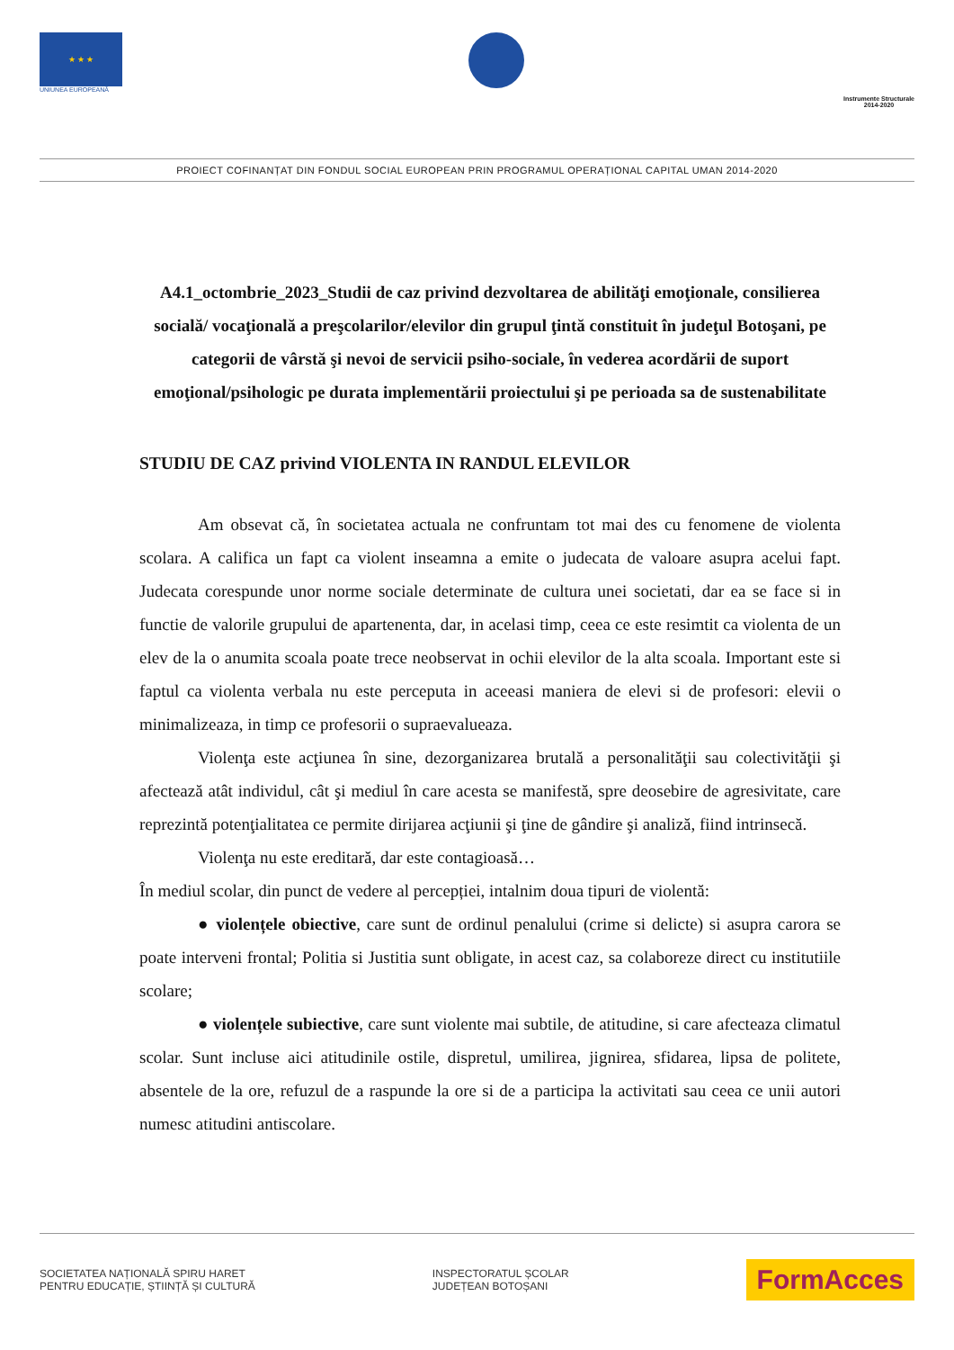★ ★ ★
UNIUNEA EUROPEANĂ
Instrumente Structurale
2014-2020
PROIECT COFINANȚAT DIN FONDUL SOCIAL EUROPEAN PRIN PROGRAMUL OPERAȚIONAL CAPITAL UMAN 2014-2020
A4.1_octombrie_2023_Studii de caz privind dezvoltarea de abilităţi emoţionale, consilierea socială/ vocaţională a preşcolarilor/elevilor din grupul ţintă constituit în judeţul Botoşani, pe categorii de vârstă şi nevoi de servicii psiho-sociale, în vederea acordării de suport emoţional/psihologic pe durata implementării proiectului şi pe perioada sa de sustenabilitate
STUDIU DE CAZ privind VIOLENTA IN RANDUL ELEVILOR
Am obsevat că, în societatea actuala ne confruntam tot mai des cu fenomene de violenta scolara. A califica un fapt ca violent inseamna a emite o judecata de valoare asupra acelui fapt. Judecata corespunde unor norme sociale determinate de cultura unei societati, dar ea se face si in functie de valorile grupului de apartenenta, dar, in acelasi timp, ceea ce este resimtit ca violenta de un elev de la o anumita scoala poate trece neobservat in ochii elevilor de la alta scoala. Important este si faptul ca violenta verbala nu este perceputa in aceeasi maniera de elevi si de profesori: elevii o minimalizeaza, in timp ce profesorii o supraevalueaza.
Violenţa este acţiunea în sine, dezorganizarea brutală a personalităţii sau colectivităţii şi afectează atât individul, cât şi mediul în care acesta se manifestă, spre deosebire de agresivitate, care reprezintă potenţialitatea ce permite dirijarea acţiunii şi ţine de gândire şi analiză, fiind intrinsecă.
Violenţa nu este ereditară, dar este contagioasă…
În mediul scolar, din punct de vedere al percepției, intalnim doua tipuri de violentă:
● violențele obiective, care sunt de ordinul penalului (crime si delicte) si asupra carora se poate interveni frontal; Politia si Justitia sunt obligate, in acest caz, sa colaboreze direct cu institutiile scolare;
● violențele subiective, care sunt violente mai subtile, de atitudine, si care afecteaza climatul scolar. Sunt incluse aici atitudinile ostile, dispretul, umilirea, jignirea, sfidarea, lipsa de politete, absentele de la ore, refuzul de a raspunde la ore si de a participa la activitati sau ceea ce unii autori numesc atitudini antiscolare.
SOCIETATEA NAȚIONALĂ SPIRU HARET
PENTRU EDUCAȚIE, ȘTIINȚĂ ȘI CULTURĂ
INSPECTORATUL ȘCOLAR
JUDEȚEAN BOTOȘANI
FormAcces